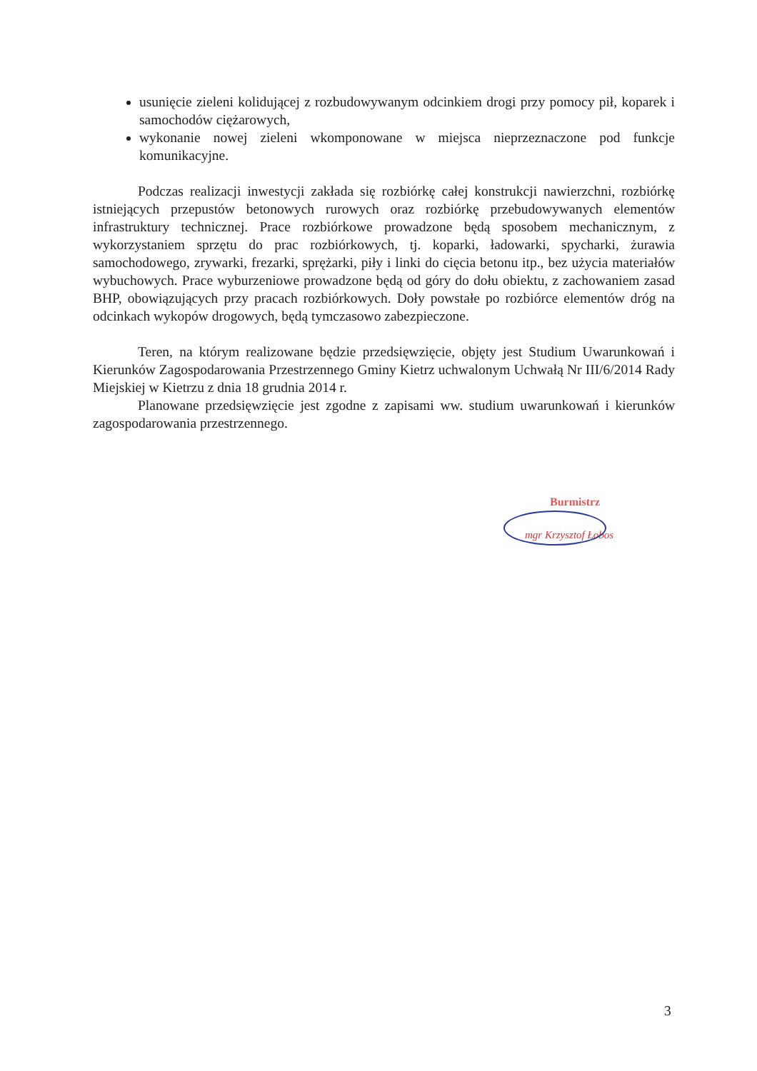usunięcie zieleni kolidującej z rozbudowywanym odcinkiem drogi przy pomocy pił, koparek i samochodów ciężarowych,
wykonanie nowej zieleni wkomponowane w miejsca nieprzeznaczone pod funkcje komunikacyjne.
Podczas realizacji inwestycji zakłada się rozbiórkę całej konstrukcji nawierzchni, rozbiórkę istniejących przepustów betonowych rurowych oraz rozbiórkę przebudowywanych elementów infrastruktury technicznej. Prace rozbiórkowe prowadzone będą sposobem mechanicznym, z wykorzystaniem sprzętu do prac rozbiórkowych, tj. koparki, ładowarki, spycharki, żurawia samochodowego, zrywarki, frezarki, sprężarki, piły i linki do cięcia betonu itp., bez użycia materiałów wybuchowych. Prace wyburzeniowe prowadzone będą od góry do dołu obiektu, z zachowaniem zasad BHP, obowiązujących przy pracach rozbiórkowych. Doły powstałe po rozbiórce elementów dróg na odcinkach wykopów drogowych, będą tymczasowo zabezpieczone.
Teren, na którym realizowane będzie przedsięwzięcie, objęty jest Studium Uwarunkowań i Kierunków Zagospodarowania Przestrzennego Gminy Kietrz uchwalonym Uchwałą Nr III/6/2014 Rady Miejskiej w Kietrzu z dnia 18 grudnia 2014 r.
Planowane przedsięwzięcie jest zgodne z zapisami ww. studium uwarunkowań i kierunków zagospodarowania przestrzennego.
Burmistrz
mgr Krzysztof Łobos
3